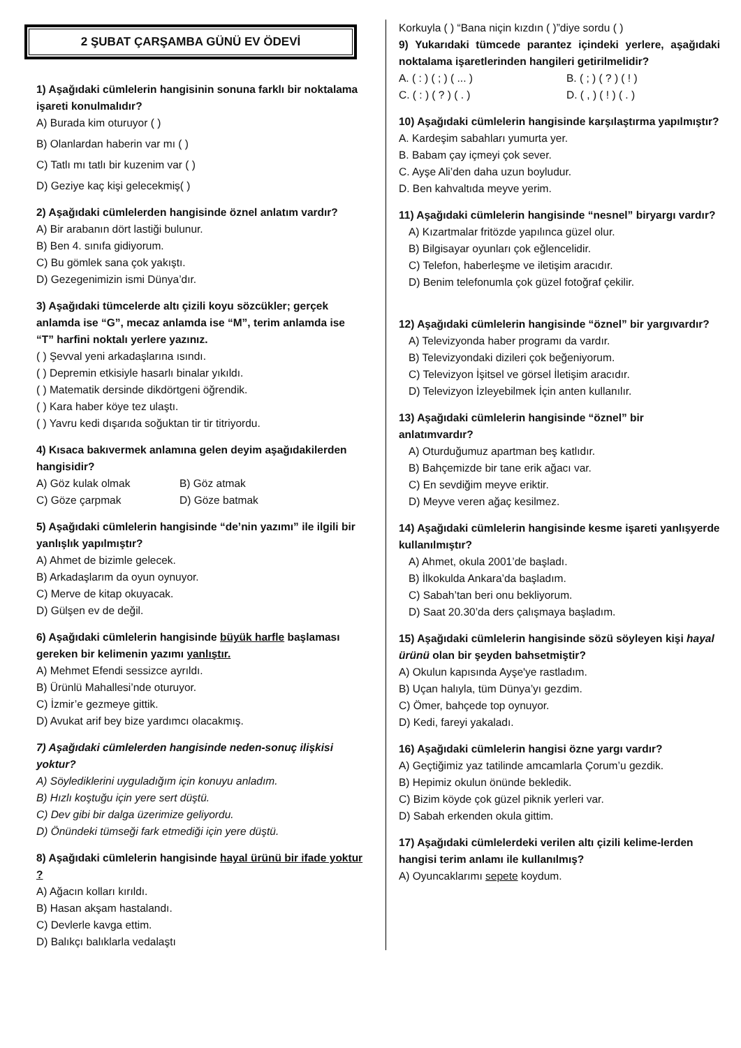2 ŞUBAT ÇARŞAMBA GÜNÜ EV ÖDEVİ
1) Aşağıdaki cümlelerin hangisinin sonuna farklı bir noktalama işareti konulmalıdır?
A) Burada kim oturuyor ( )
B) Olanlardan haberin var mı ( )
C) Tatlı mı tatlı bir kuzenim var ( )
D) Geziye kaç kişi gelecekmiş( )
2) Aşağıdaki cümlelerden hangisinde öznel anlatım vardır?
A) Bir arabanın dört lastiği bulunur.
B) Ben 4. sınıfa gidiyorum.
C) Bu gömlek sana çok yakıştı.
D) Gezegenimizin ismi Dünya’dır.
3) Aşağıdaki tümcelerde altı çizili koyu sözcükler; gerçek anlamda ise “G”, mecaz anlamda ise “M”, terim anlamda ise “T” harfini noktalı yerlere yazınız.
( ) Şevval yeni arkadaşlarına ısındı.
( ) Depremin etkisiyle hasarlı binalar yıkıldı.
( ) Matematik dersinde dikdörtgeni öğrendik.
( ) Kara haber köye tez ulaştı.
( ) Yavru kedi dışarıda soğuktan tir tir titriyordu.
4) Kısaca bakıvermek anlamına gelen deyim aşağıdakilerden hangisidir?
A) Göz kulak olmak B) Göz atmak
C) Göze çarpmak D) Göze batmak
5) Aşağıdaki cümlelerin hangisinde “de’nin yazımı” ile ilgili bir yanlışlık yapılmıştır?
A) Ahmet de bizimle gelecek.
B) Arkadaşlarım da oyun oynuyor.
C) Merve de kitap okuyacak.
D) Gülşen ev de değil.
6) Aşağıdaki cümlelerin hangisinde büyük harfle başlaması gereken bir kelimenin yazımı yanlıştır.
A) Mehmet Efendi sessizce ayrıldı.
B) Ürünlü Mahallesi’nde oturuyor.
C) İzmir’e gezmeye gittik.
D) Avukat arif bey bize yardımcı olacakmış.
7) Aşağıdaki cümlelerden hangisinde neden-sonuç ilişkisi yoktur?
A) Söylediklerini uyguladığım için konuyu anladım.
B) Hızlı koştuğu için yere sert düştü.
C) Dev gibi bir dalga üzerimize geliyordu.
D) Önündeki tümseği fark etmediği için yere düştü.
8) Aşağıdaki cümlelerin hangisinde hayal ürünü bir ifade yoktur ?
A) Ağacın kolları kırıldı.
B) Hasan akşam hastalandı.
C) Devlerle kavga ettim.
D) Balıkçı balıklarla vedalaştı
Korkuyla ( ) “Bana niçin kızdın ( )”diye sordu ( )
9) Yukarıdaki tümcede parantez içindeki yerlere, aşağıdaki noktalama işaretlerinden hangileri getirilmelidir?
A. ( : ) ( ; ) ( ... ) B. ( ; ) ( ? ) ( ! )
C. ( : ) ( ? ) ( . ) D. ( , ) ( ! ) ( . )
10) Aşağıdaki cümlelerin hangisinde karşılaştırma yapılmıştır?
A. Kardeşim sabahları yumurta yer.
B. Babam çay içmeyi çok sever.
C. Ayşe Ali’den daha uzun boyludur.
D. Ben kahvaltıda meyve yerim.
11) Aşağıdaki cümlelerin hangisinde “nesnel” biryargı vardır?
A) Kızartmalar fritözde yapılınca güzel olur.
B) Bilgisayar oyunları çok eğlencelidir.
C) Telefon, haberleşme ve iletişim aracıdır.
D) Benim telefonumla çok güzel fotoğraf çekilir.
12) Aşağıdaki cümlelerin hangisinde “öznel” bir yargıvardır?
A) Televizyonda haber programı da vardır.
B) Televizyondaki dizileri çok beğeniyorum.
C) Televizyon İşitsel ve görsel İletişim aracıdır.
D) Televizyon İzleyebilmek İçin anten kullanılır.
13) Aşağıdaki cümlelerin hangisinde “öznel” bir anlatımvardır?
A) Oturduğumuz apartman beş katlıdır.
B) Bahçemizde bir tane erik ağacı var.
C) En sevdiğim meyve eriktir.
D) Meyve veren ağaç kesilmez.
14) Aşağıdaki cümlelerin hangisinde kesme işareti yanlışyerde kullanılmıştır?
A) Ahmet, okula 2001’de başladı.
B) İlkokulda Ankara’da başladım.
C) Sabah’tan beri onu bekliyorum.
D) Saat 20.30’da ders çalışmaya başladım.
15) Aşağıdaki cümlelerin hangisinde sözü söyleyen kişi hayal ürünü olan bir şeyden bahsetmiştir?
A) Okulun kapısında Ayşe'ye rastladım.
B) Uçan halıyla, tüm Dünya’yı gezdim.
C) Ömer, bahçede top oynuyor.
D) Kedi, fareyi yakaladı.
16) Aşağıdaki cümlelerin hangisi özne yargı vardır?
A) Geçtiğimiz yaz tatilinde amcamlarla Çorum’u gezdik.
B) Hepimiz okulun önünde bekledik.
C) Bizim köyde çok güzel piknik yerleri var.
D) Sabah erkenden okula gittim.
17) Aşağıdaki cümlelerdeki verilen altı çizili kelime-lerden hangisi terim anlamı ile kullanılmış?
A) Oyuncaklarımı sepete koydum.